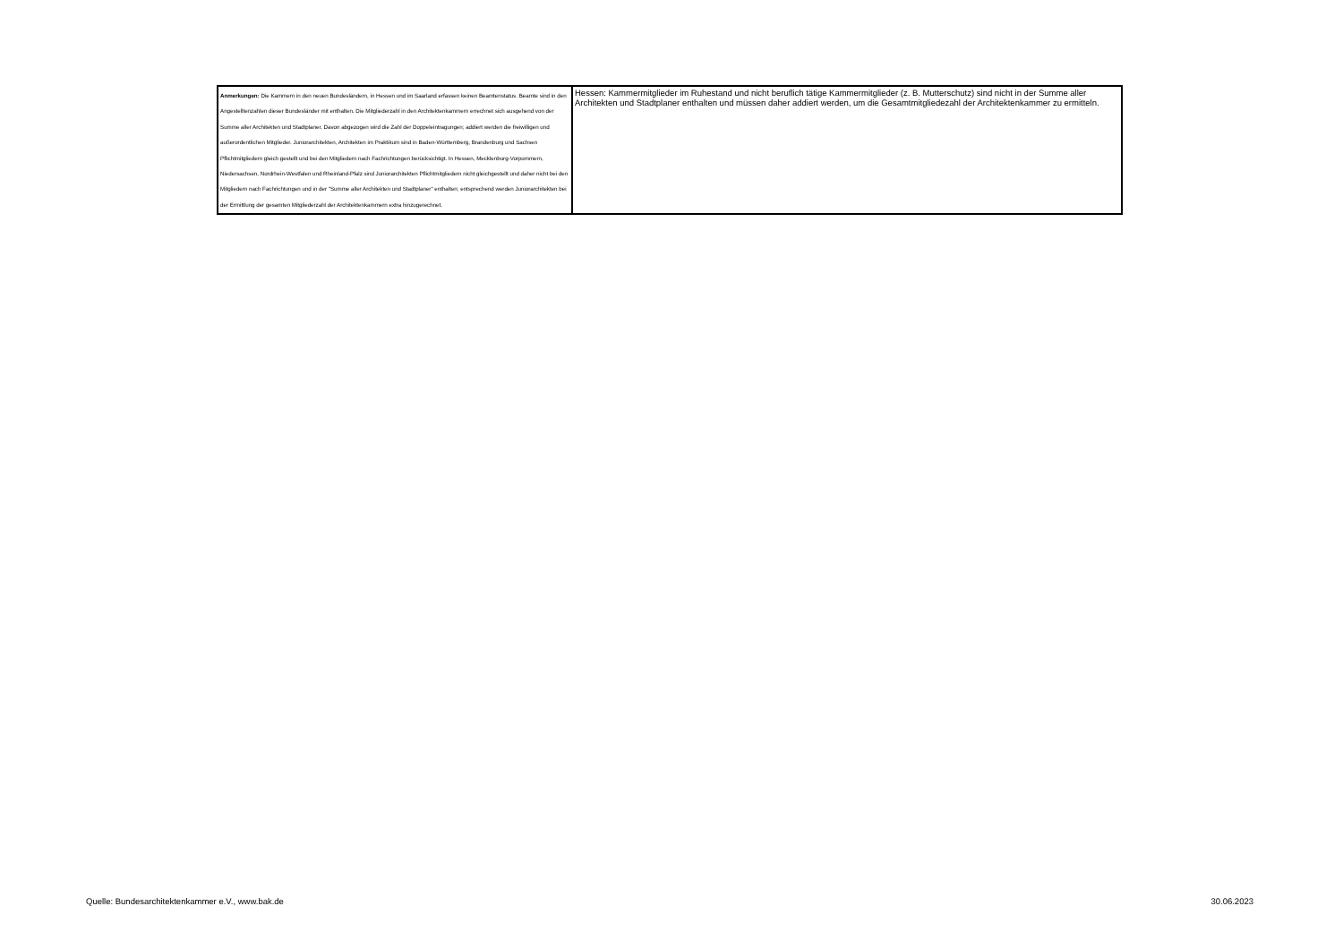| Anmerkungen: Die Kammern in den neuen Bundesländern, in Hessen und im Saarland erfassen keinen Beamtenstatus. Beamte sind in den Angestelltenzahlen dieser Bundesländer mit enthalten. Die Mitgliederzahl in den Architektenkammern errechnet sich ausgehend von der Summe aller Architekten und Stadtplaner. Davon abgezogen wird die Zahl der Doppeleintragungen; addiert werden die freiwilligen und außerordentlichen Mitglieder. Juniorarchitekten, Architekten im Praktikum sind in Baden-Württemberg, Brandenburg und Sachsen Pflichtmitgliedern gleich gestellt und bei den Mitgliedern nach Fachrichtungen berücksichtigt. In Hessen, Mecklenburg-Vorpommern, Niedersachsen, Nordrhein-Westfalen und Rheinland-Pfalz sind Juniorarchitekten Pflichtmitgliedern nicht gleichgestellt und daher nicht bei den Mitgliedern nach Fachrichtungen und in der "Summe aller Architekten und Stadtplaner" enthalten; entsprechend werden Juniorarchitekten bei der Ermittlung der gesamten Mitgliederzahl der Architektenkammern extra hinzugerechnet. | Hessen: Kammermitglieder im Ruhestand und nicht beruflich tätige Kammermitglieder (z. B. Mutterschutz) sind nicht in der Summe aller Architekten und Stadtplaner enthalten und müssen daher addiert werden, um die Gesamtmitgliedezahl der Architektenkammer zu ermitteln. |
Quelle: Bundesarchitektenkammer e.V., www.bak.de 30.06.2023